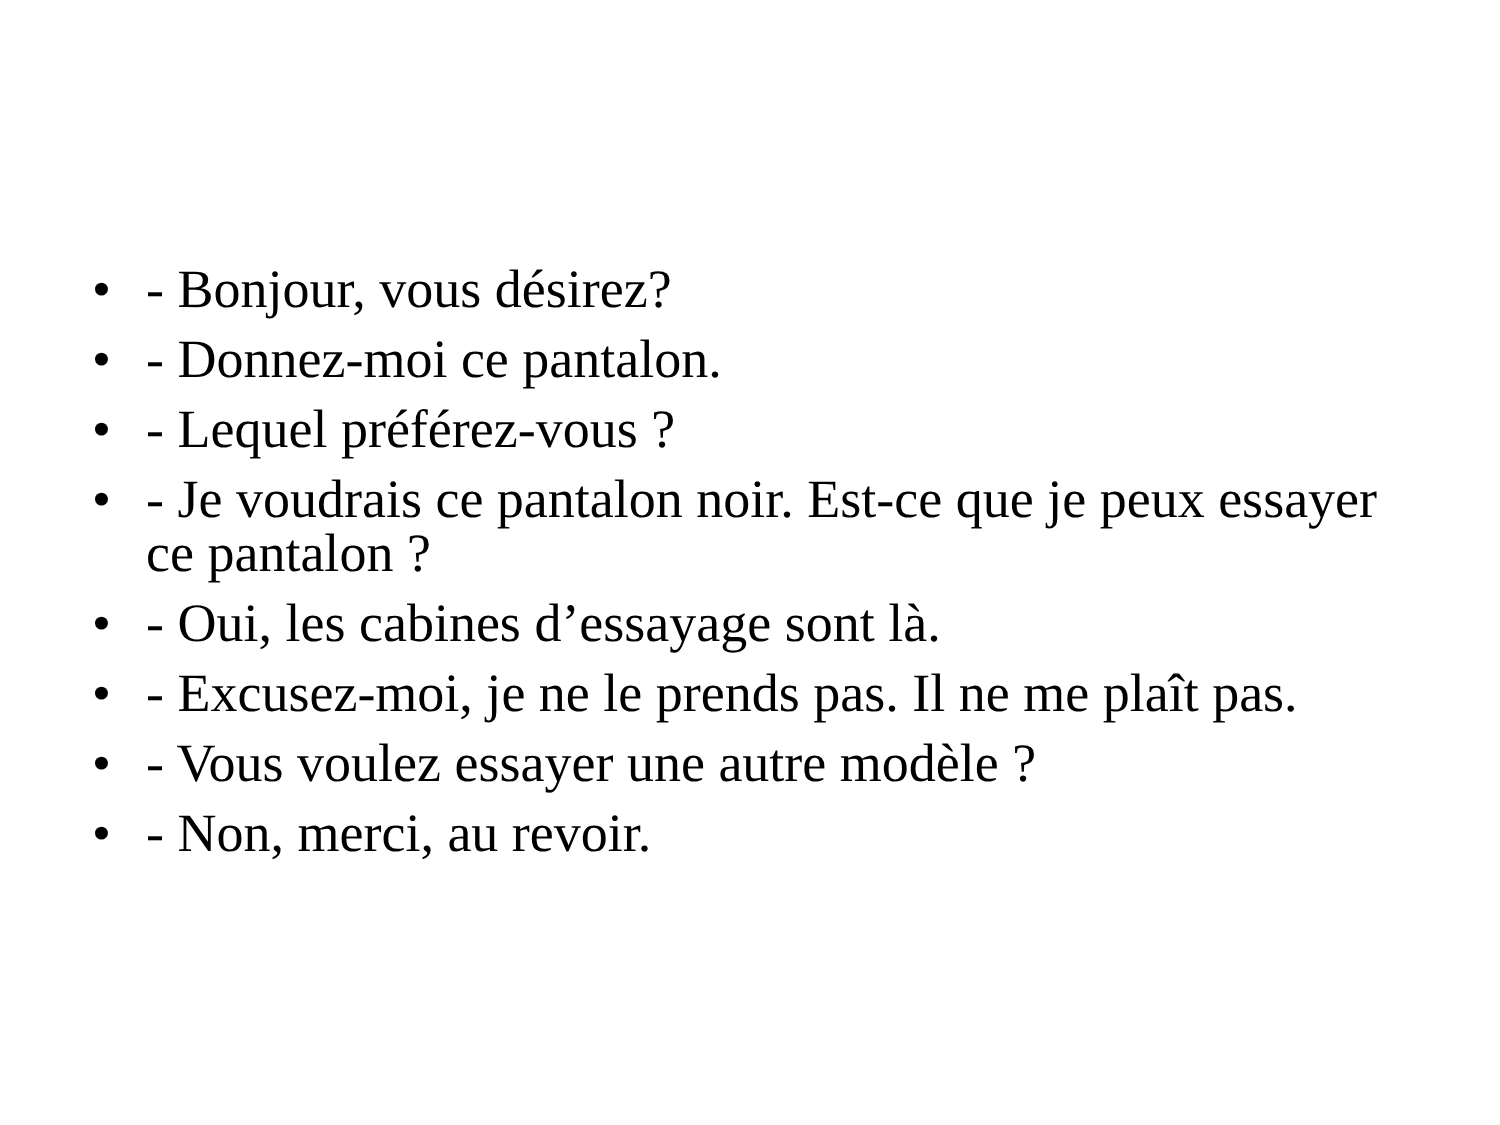• - Bonjour, vous désirez?
• - Donnez-moi ce pantalon.
• - Lequel préférez-vous ?
• - Je voudrais ce pantalon noir. Est-ce que je peux essayer ce pantalon ?
• - Oui, les cabines d’essayage sont là.
• - Excusez-moi, je ne le prends pas. Il ne me plaît pas.
• - Vous voulez essayer une autre modèle ?
• - Non, merci, au revoir.